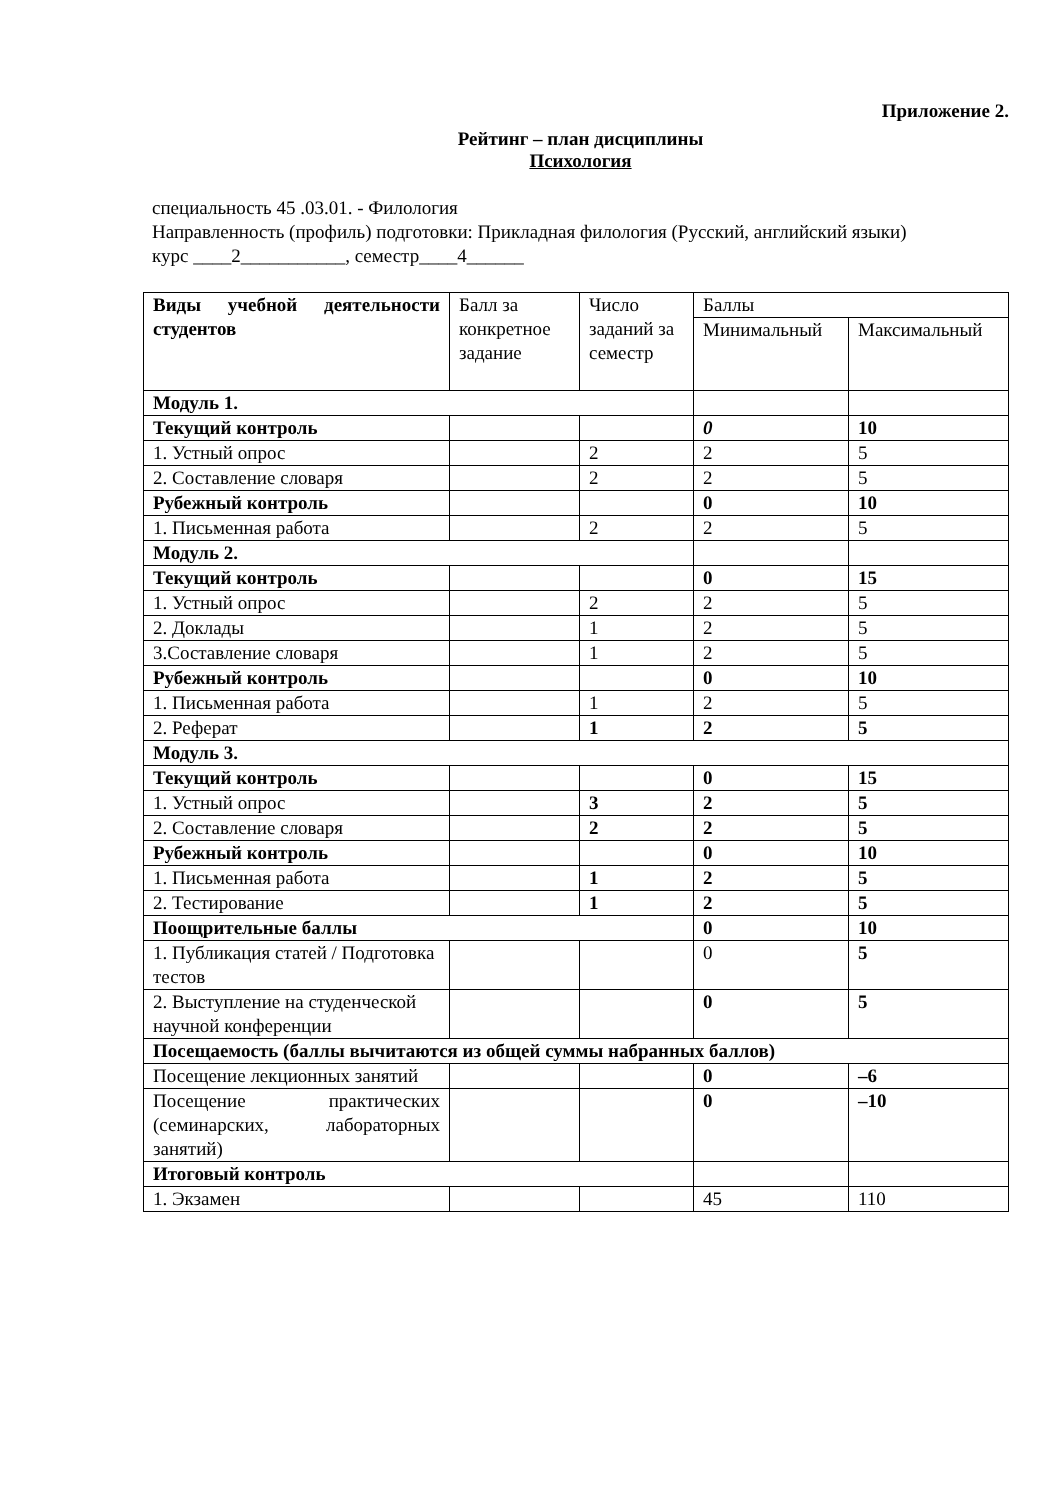Приложение 2.
Рейтинг – план дисциплины
Психология
специальность 45 .03.01. - Филология
Направленность (профиль) подготовки: Прикладная филология (Русский, английский языки)
курс ____2___________, семестр____4______
| Виды учебной деятельности студентов | Балл за конкретное задание | Число заданий за семестр | Баллы | |
| | | | Минимальный | Максимальный |
| Модуль 1. | | | | |
| Текущий контроль | | | 0 | 10 |
| 1. Устный опрос | | 2 | 2 | 5 |
| 2. Составление словаря | | 2 | 2 | 5 |
| Рубежный контроль | | | 0 | 10 |
| 1. Письменная работа | | 2 | 2 | 5 |
| Модуль 2. | | | | |
| Текущий контроль | | | 0 | 15 |
| 1. Устный опрос | | 2 | 2 | 5 |
| 2. Доклады | | 1 | 2 | 5 |
| 3.Составление словаря | | 1 | 2 | 5 |
| Рубежный контроль | | | 0 | 10 |
| 1. Письменная работа | | 1 | 2 | 5 |
| 2. Реферат | | 1 | 2 | 5 |
| Модуль 3. | | | | |
| Текущий контроль | | | 0 | 15 |
| 1. Устный опрос | | 3 | 2 | 5 |
| 2. Составление словаря | | 2 | 2 | 5 |
| Рубежный контроль | | | 0 | 10 |
| 1. Письменная работа | | 1 | 2 | 5 |
| 2. Тестирование | | 1 | 2 | 5 |
| Поощрительные баллы | | | 0 | 10 |
| 1. Публикация статей / Подготовка тестов | | | 0 | 5 |
| 2. Выступление на студенческой научной конференции | | | 0 | 5 |
| Посещаемость (баллы вычитаются из общей суммы набранных баллов) | | | | |
| Посещение лекционных занятий | | | 0 | –6 |
| Посещение практических (семинарских, лабораторных занятий) | | | 0 | –10 |
| Итоговый контроль | | | | |
| 1. Экзамен | | | 45 | 110 |